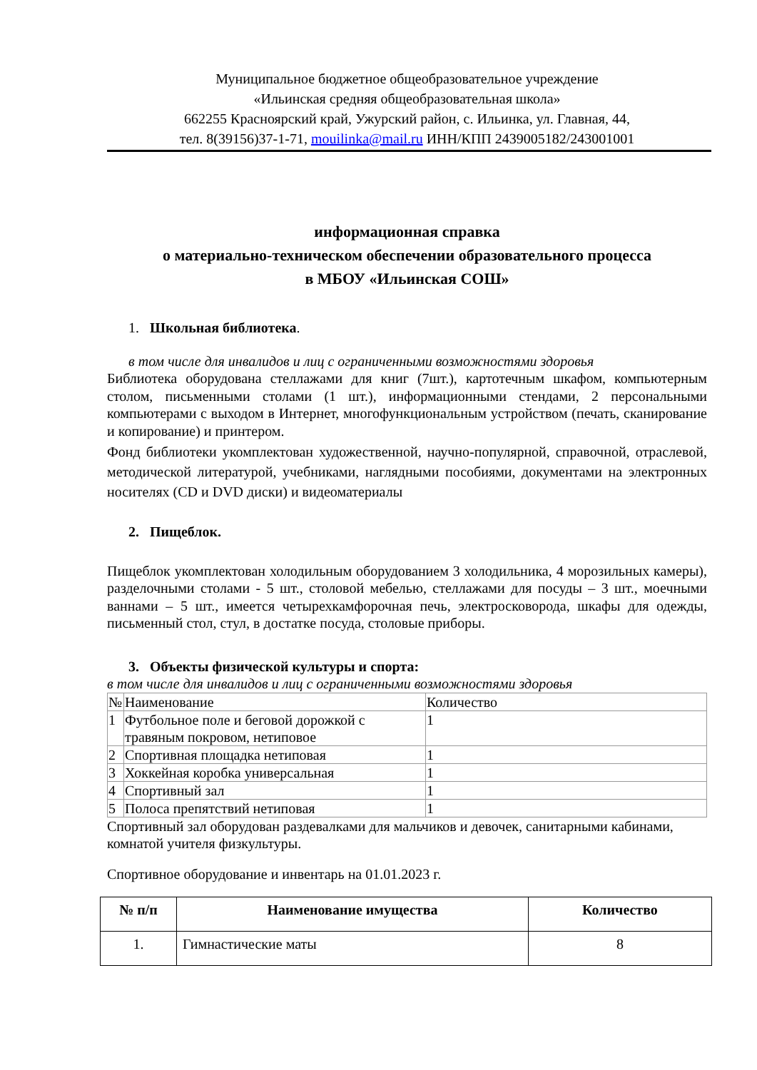Муниципальное бюджетное общеобразовательное учреждение
«Ильинская средняя общеобразовательная школа»
662255 Красноярский край, Ужурский район, с. Ильинка, ул. Главная, 44,
тел. 8(39156)37-1-71, mouilinka@mail.ru ИНН/КПП 2439005182/243001001
информационная справка
о материально-техническом обеспечении образовательного процесса
в МБОУ «Ильинская СОШ»
1. Школьная библиотека.
в том числе для инвалидов и лиц с ограниченными возможностями здоровья
Библиотека оборудована стеллажами для книг (7шт.), картотечным шкафом, компьютерным столом, письменными столами (1 шт.), информационными стендами, 2 персональными компьютерами с выходом в Интернет, многофункциональным устройством (печать, сканирование и копирование) и принтером.
Фонд библиотеки укомплектован художественной, научно-популярной, справочной, отраслевой, методической литературой, учебниками, наглядными пособиями, документами на электронных носителях (CD и DVD диски) и видеоматериалы
2. Пищеблок.
Пищеблок укомплектован холодильным оборудованием 3 холодильника, 4 морозильных камеры), разделочными столами - 5 шт., столовой мебелью, стеллажами для посуды – 3 шт., моечными ваннами – 5 шт., имеется четырехкамфорочная печь, электросковорода, шкафы для одежды, письменный стол, стул, в достатке посуда, столовые приборы.
3. Объекты физической культуры и спорта:
в том числе для инвалидов и лиц с ограниченными возможностями здоровья
| № | Наименование | Количество |
| 1 | Футбольное поле и беговой дорожкой с травяным покровом, нетиповое | 1 |
| 2 | Спортивная площадка нетиповая | 1 |
| 3 | Хоккейная коробка универсальная | 1 |
| 4 | Спортивный зал | 1 |
| 5 | Полоса препятствий нетиповая | 1 |
Спортивный зал оборудован раздевалками для мальчиков и девочек, санитарными кабинами, комнатой учителя физкультуры.
Спортивное оборудование и инвентарь на 01.01.2023 г.
| № п/п | Наименование имущества | Количество |
| --- | --- | --- |
| 1. | Гимнастические маты | 8 |